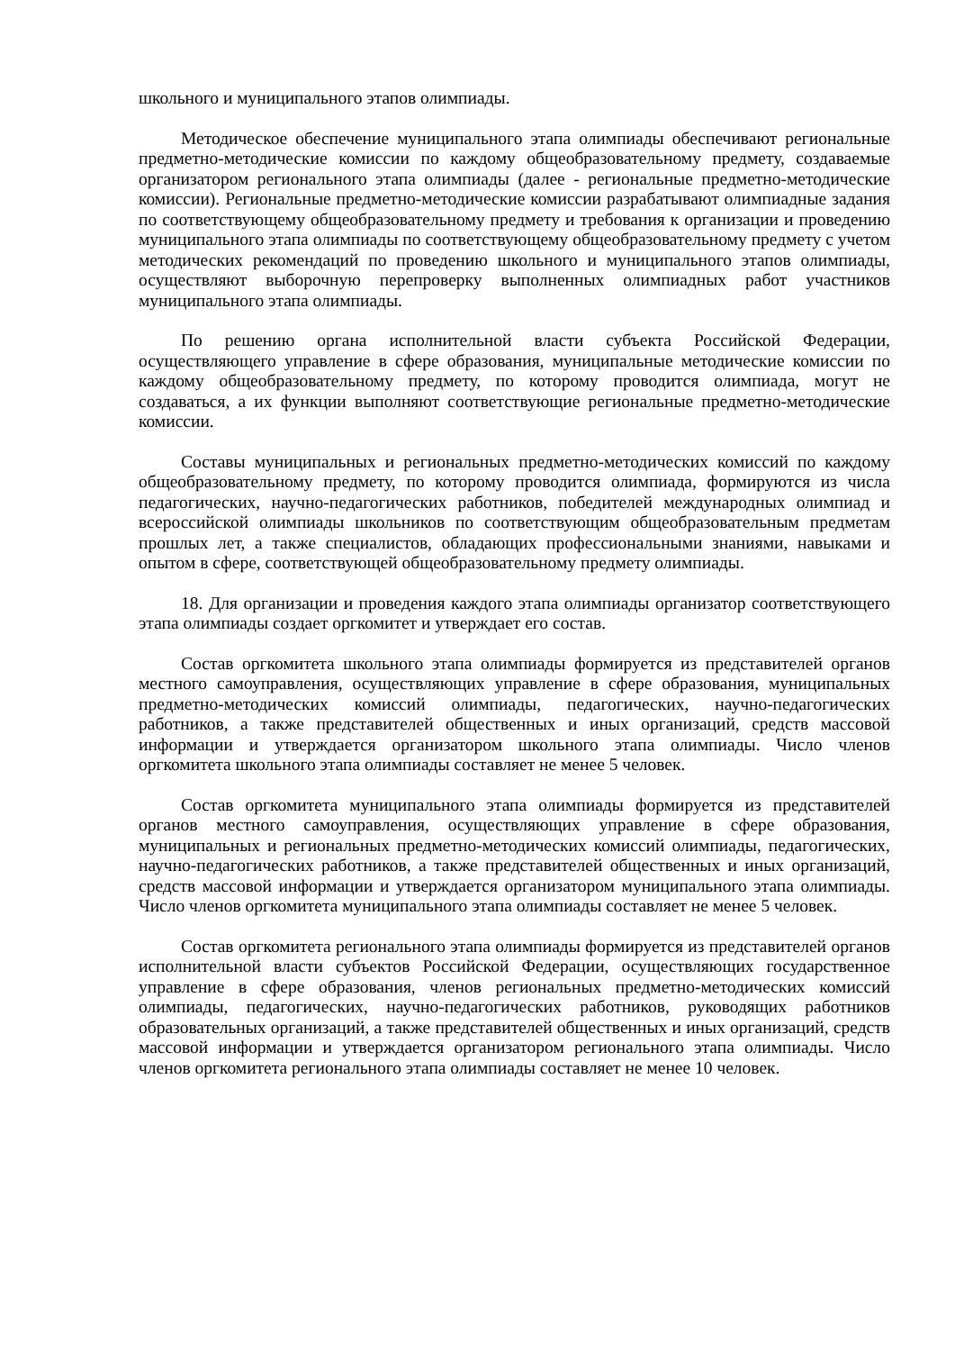школьного и муниципального этапов олимпиады.
Методическое обеспечение муниципального этапа олимпиады обеспечивают региональные предметно-методические комиссии по каждому общеобразовательному предмету, создаваемые организатором регионального этапа олимпиады (далее - региональные предметно-методические комиссии). Региональные предметно-методические комиссии разрабатывают олимпиадные задания по соответствующему общеобразовательному предмету и требования к организации и проведению муниципального этапа олимпиады по соответствующему общеобразовательному предмету с учетом методических рекомендаций по проведению школьного и муниципального этапов олимпиады, осуществляют выборочную перепроверку выполненных олимпиадных работ участников муниципального этапа олимпиады.
По решению органа исполнительной власти субъекта Российской Федерации, осуществляющего управление в сфере образования, муниципальные методические комиссии по каждому общеобразовательному предмету, по которому проводится олимпиада, могут не создаваться, а их функции выполняют соответствующие региональные предметно-методические комиссии.
Составы муниципальных и региональных предметно-методических комиссий по каждому общеобразовательному предмету, по которому проводится олимпиада, формируются из числа педагогических, научно-педагогических работников, победителей международных олимпиад и всероссийской олимпиады школьников по соответствующим общеобразовательным предметам прошлых лет, а также специалистов, обладающих профессиональными знаниями, навыками и опытом в сфере, соответствующей общеобразовательному предмету олимпиады.
18. Для организации и проведения каждого этапа олимпиады организатор соответствующего этапа олимпиады создает оргкомитет и утверждает его состав.
Состав оргкомитета школьного этапа олимпиады формируется из представителей органов местного самоуправления, осуществляющих управление в сфере образования, муниципальных предметно-методических комиссий олимпиады, педагогических, научно-педагогических работников, а также представителей общественных и иных организаций, средств массовой информации и утверждается организатором школьного этапа олимпиады. Число членов оргкомитета школьного этапа олимпиады составляет не менее 5 человек.
Состав оргкомитета муниципального этапа олимпиады формируется из представителей органов местного самоуправления, осуществляющих управление в сфере образования, муниципальных и региональных предметно-методических комиссий олимпиады, педагогических, научно-педагогических работников, а также представителей общественных и иных организаций, средств массовой информации и утверждается организатором муниципального этапа олимпиады. Число членов оргкомитета муниципального этапа олимпиады составляет не менее 5 человек.
Состав оргкомитета регионального этапа олимпиады формируется из представителей органов исполнительной власти субъектов Российской Федерации, осуществляющих государственное управление в сфере образования, членов региональных предметно-методических комиссий олимпиады, педагогических, научно-педагогических работников, руководящих работников образовательных организаций, а также представителей общественных и иных организаций, средств массовой информации и утверждается организатором регионального этапа олимпиады. Число членов оргкомитета регионального этапа олимпиады составляет не менее 10 человек.